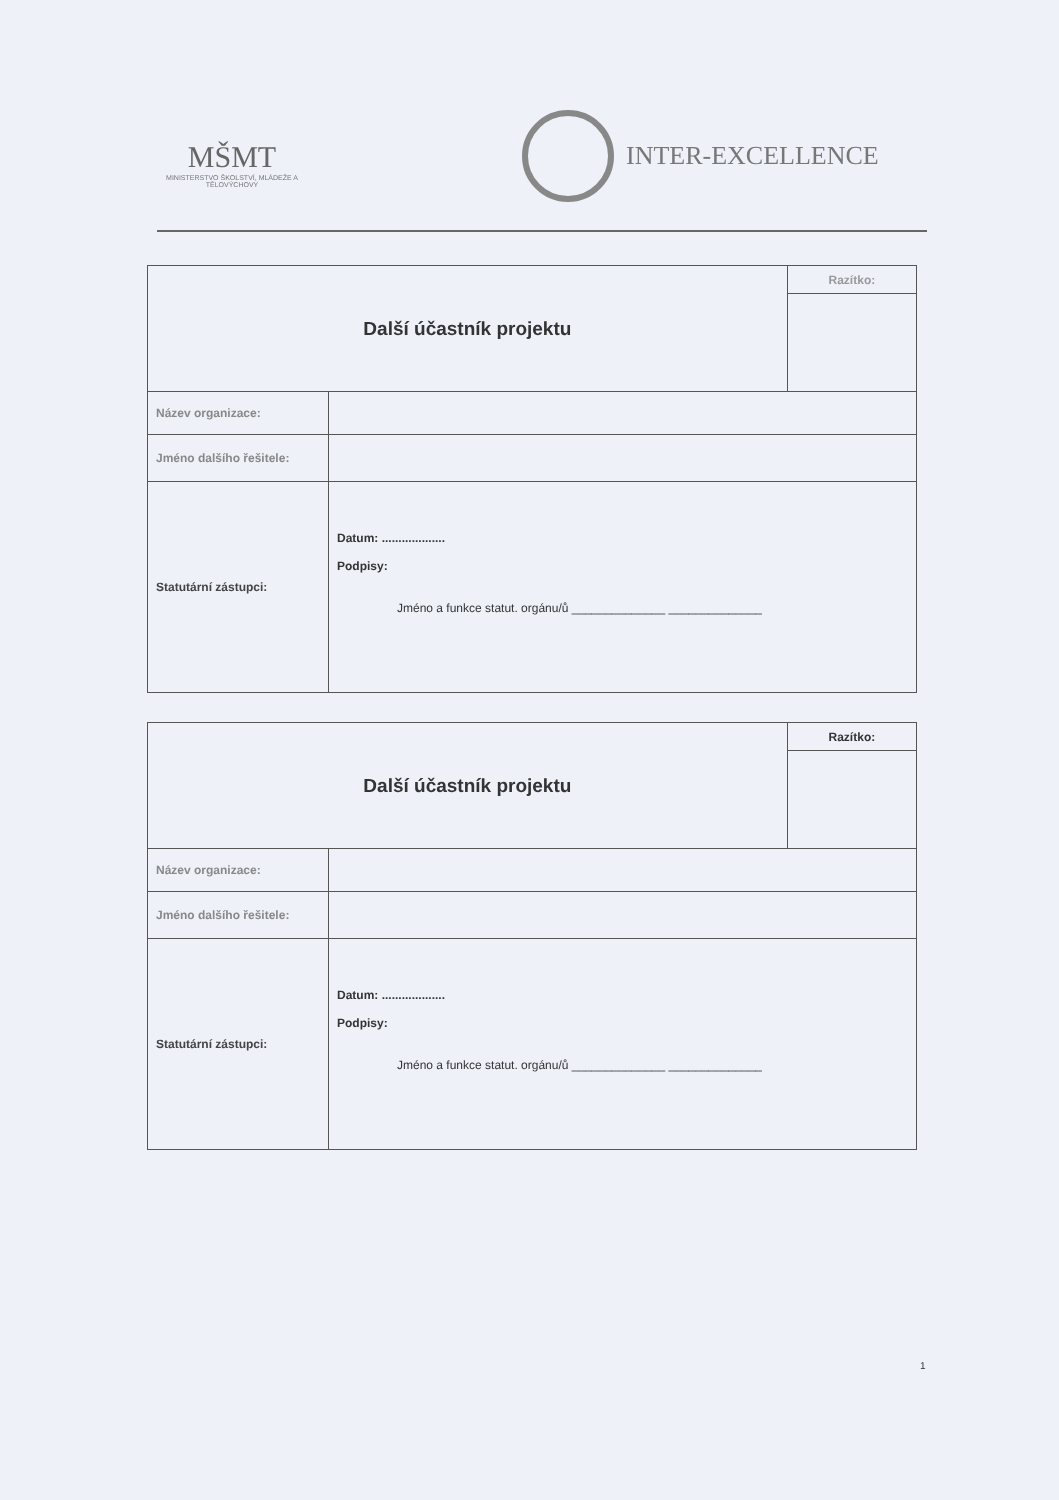MŠMT
MINISTERSTVO ŠKOLSTVÍ, MLÁDEŽE A TĚLOVÝCHOVY
INTER-EXCELLENCE
| Další účastník projektu | | Razítko: |
| Název organizace: | | |
| Jméno dalšího řešitele: | | |
| Statutární zástupci: | Datum: ................... Podpisy: Jméno a funkce statut. orgánu/ů ______________ ______________ | |
| Další účastník projektu | | Razítko: |
| Název organizace: | | |
| Jméno dalšího řešitele: | | |
| Statutární zástupci: | Datum: ................... Podpisy: Jméno a funkce statut. orgánu/ů ______________ ______________ | |
1